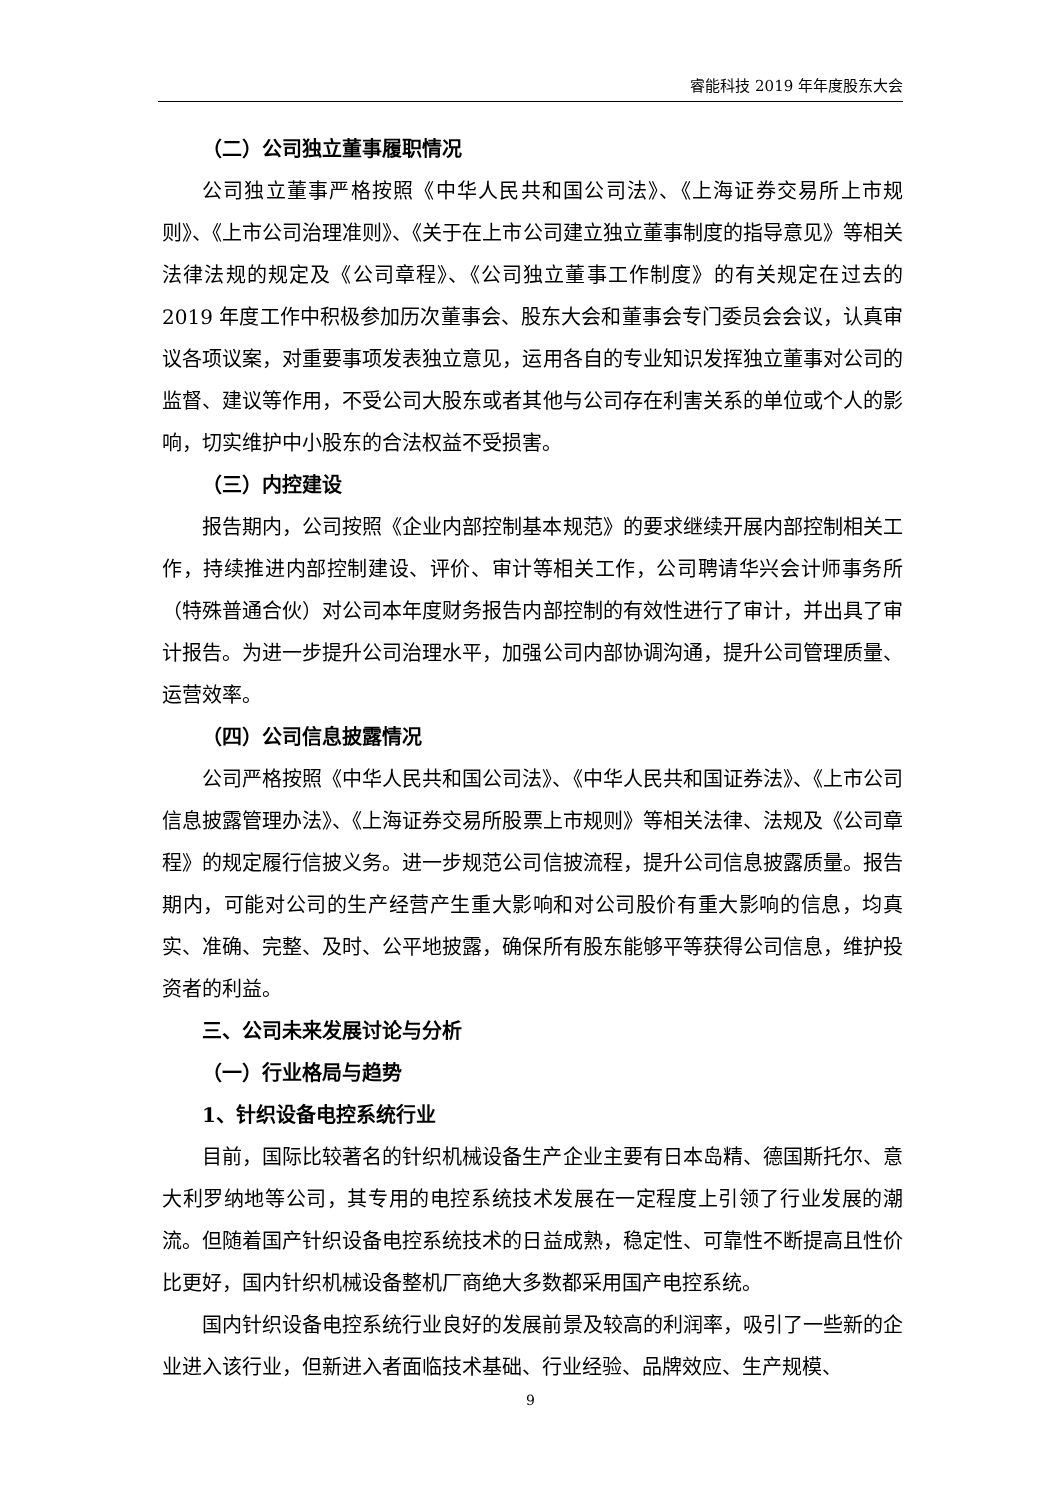睿能科技 2019 年年度股东大会
（二）公司独立董事履职情况
公司独立董事严格按照《中华人民共和国公司法》、《上海证券交易所上市规则》、《上市公司治理准则》、《关于在上市公司建立独立董事制度的指导意见》等相关法律法规的规定及《公司章程》、《公司独立董事工作制度》的有关规定在过去的 2019 年度工作中积极参加历次董事会、股东大会和董事会专门委员会会议，认真审议各项议案，对重要事项发表独立意见，运用各自的专业知识发挥独立董事对公司的监督、建议等作用，不受公司大股东或者其他与公司存在利害关系的单位或个人的影响，切实维护中小股东的合法权益不受损害。
（三）内控建设
报告期内，公司按照《企业内部控制基本规范》的要求继续开展内部控制相关工作，持续推进内部控制建设、评价、审计等相关工作，公司聘请华兴会计师事务所（特殊普通合伙）对公司本年度财务报告内部控制的有效性进行了审计，并出具了审计报告。为进一步提升公司治理水平，加强公司内部协调沟通，提升公司管理质量、运营效率。
（四）公司信息披露情况
公司严格按照《中华人民共和国公司法》、《中华人民共和国证券法》、《上市公司信息披露管理办法》、《上海证券交易所股票上市规则》等相关法律、法规及《公司章程》的规定履行信披义务。进一步规范公司信披流程，提升公司信息披露质量。报告期内，可能对公司的生产经营产生重大影响和对公司股价有重大影响的信息，均真实、准确、完整、及时、公平地披露，确保所有股东能够平等获得公司信息，维护投资者的利益。
三、公司未来发展讨论与分析
（一）行业格局与趋势
1、针织设备电控系统行业
目前，国际比较著名的针织机械设备生产企业主要有日本岛精、德国斯托尔、意大利罗纳地等公司，其专用的电控系统技术发展在一定程度上引领了行业发展的潮流。但随着国产针织设备电控系统技术的日益成熟，稳定性、可靠性不断提高且性价比更好，国内针织机械设备整机厂商绝大多数都采用国产电控系统。
国内针织设备电控系统行业良好的发展前景及较高的利润率，吸引了一些新的企业进入该行业，但新进入者面临技术基础、行业经验、品牌效应、生产规模、
9